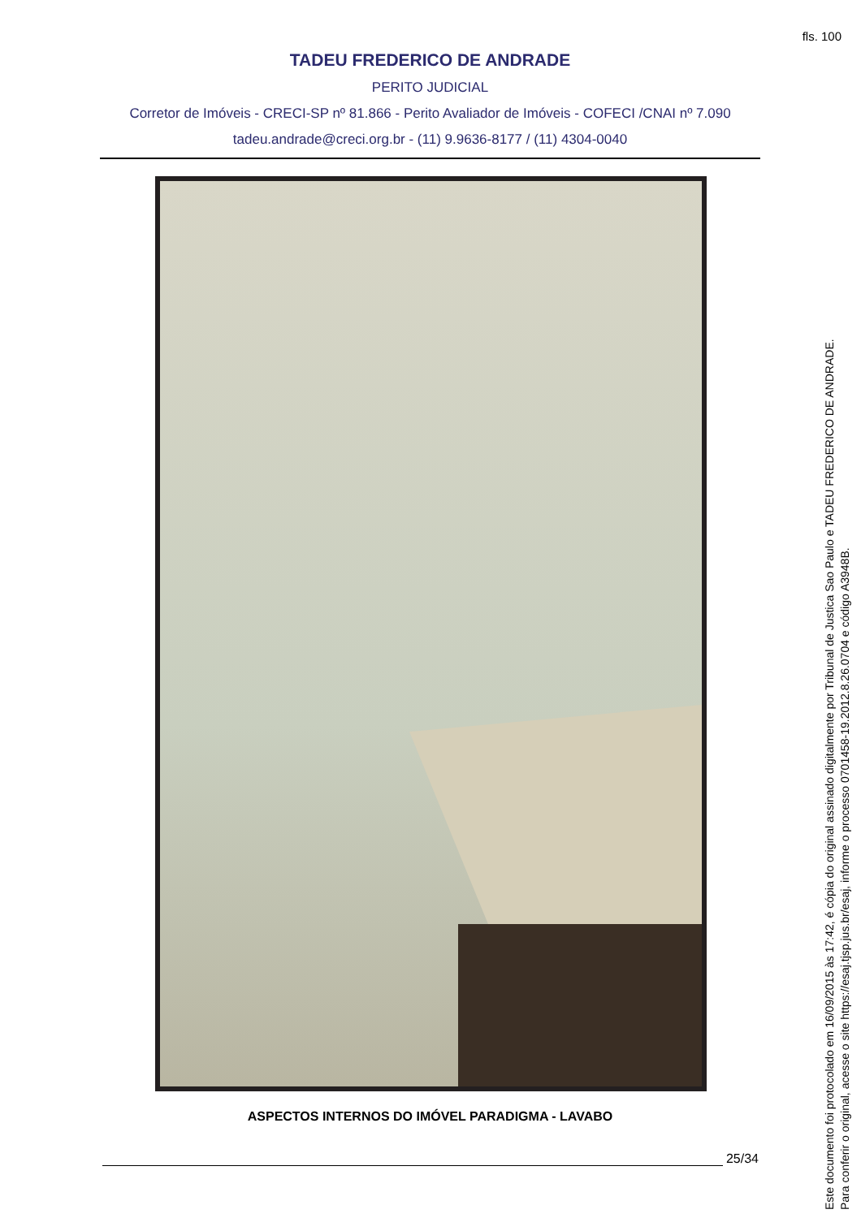fls. 100
TADEU FREDERICO DE ANDRADE
PERITO JUDICIAL
Corretor de Imóveis - CRECI-SP nº 81.866 - Perito Avaliador de Imóveis - COFECI /CNAI nº 7.090
tadeu.andrade@creci.org.br - (11) 9.9636-8177 / (11) 4304-0040
ASPECTOS INTERNOS DO IMÓVEL PARADIGMA - LAVABO
25/34
Este documento foi protocolado em 16/09/2015 às 17:42, é cópia do original assinado digitalmente por Tribunal de Justica Sao Paulo e TADEU FREDERICO DE ANDRADE.
Para conferir o original, acesse o site https://esaj.tjsp.jus.br/esaj, informe o processo 0701458-19.2012.8.26.0704 e código A3948B.